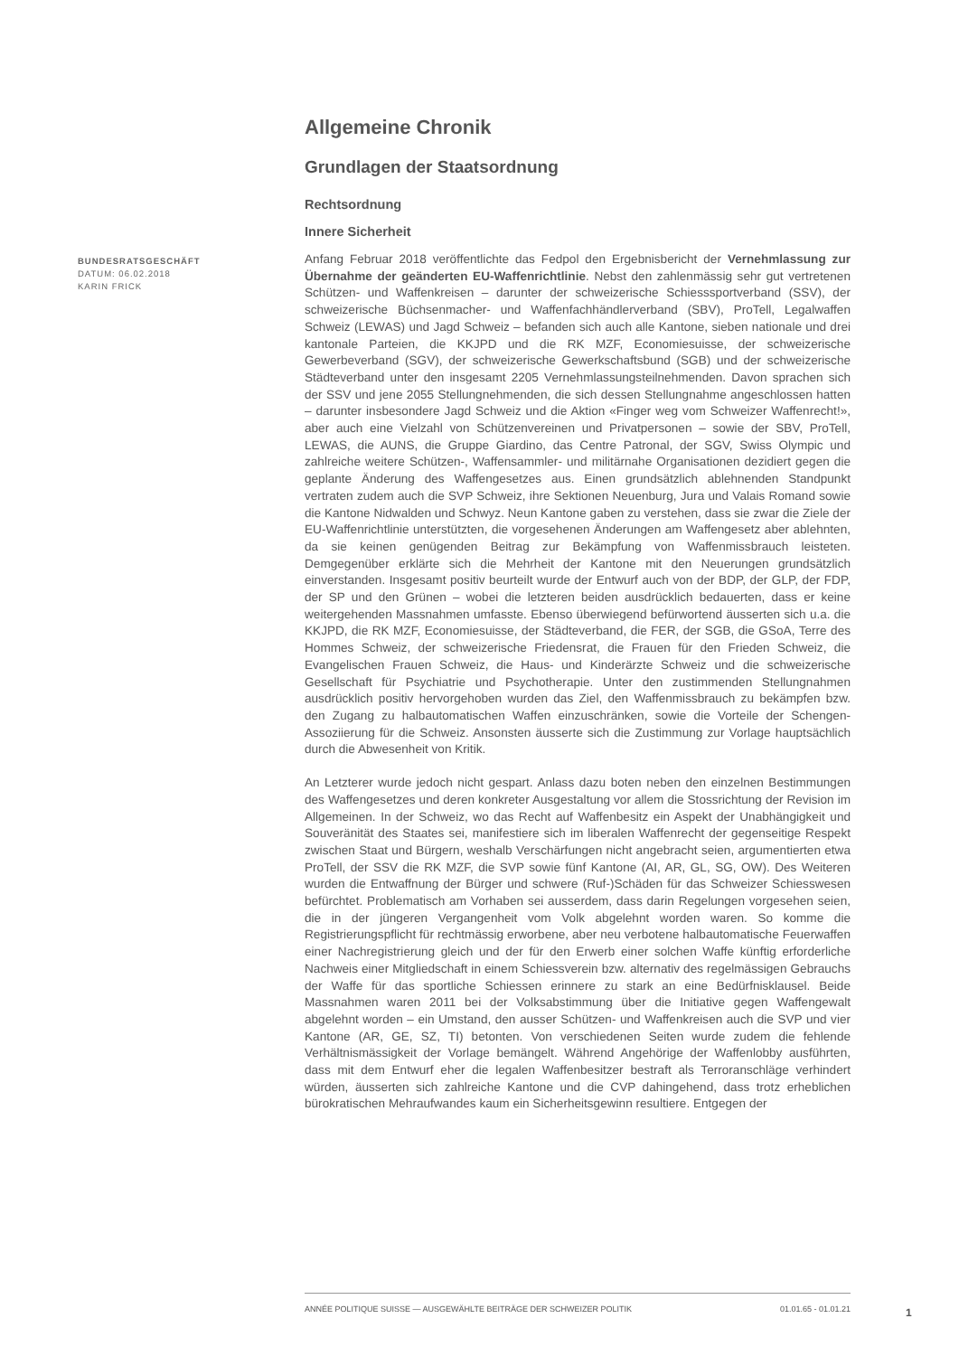Allgemeine Chronik
Grundlagen der Staatsordnung
Rechtsordnung
Innere Sicherheit
BUNDESRATSGESCHÄFT
DATUM: 06.02.2018
KARIN FRICK
Anfang Februar 2018 veröffentlichte das Fedpol den Ergebnisbericht der Vernehmlassung zur Übernahme der geänderten EU-Waffenrichtlinie. Nebst den zahlenmässig sehr gut vertretenen Schützen- und Waffenkreisen – darunter der schweizerische Schiesssportverband (SSV), der schweizerische Büchsenmacher- und Waffenfachhändlerverband (SBV), ProTell, Legalwaffen Schweiz (LEWAS) und Jagd Schweiz – befanden sich auch alle Kantone, sieben nationale und drei kantonale Parteien, die KKJPD und die RK MZF, Economiesuisse, der schweizerische Gewerbeverband (SGV), der schweizerische Gewerkschaftsbund (SGB) und der schweizerische Städteverband unter den insgesamt 2205 Vernehmlassungsteilnehmenden. Davon sprachen sich der SSV und jene 2055 Stellungnehmenden, die sich dessen Stellungnahme angeschlossen hatten – darunter insbesondere Jagd Schweiz und die Aktion «Finger weg vom Schweizer Waffenrecht!», aber auch eine Vielzahl von Schützenvereinen und Privatpersonen – sowie der SBV, ProTell, LEWAS, die AUNS, die Gruppe Giardino, das Centre Patronal, der SGV, Swiss Olympic und zahlreiche weitere Schützen-, Waffensammler- und militärnahe Organisationen dezidiert gegen die geplante Änderung des Waffengesetzes aus. Einen grundsätzlich ablehnenden Standpunkt vertraten zudem auch die SVP Schweiz, ihre Sektionen Neuenburg, Jura und Valais Romand sowie die Kantone Nidwalden und Schwyz. Neun Kantone gaben zu verstehen, dass sie zwar die Ziele der EU-Waffenrichtlinie unterstützten, die vorgesehenen Änderungen am Waffengesetz aber ablehnten, da sie keinen genügenden Beitrag zur Bekämpfung von Waffenmissbrauch leisteten. Demgegenüber erklärte sich die Mehrheit der Kantone mit den Neuerungen grundsätzlich einverstanden. Insgesamt positiv beurteilt wurde der Entwurf auch von der BDP, der GLP, der FDP, der SP und den Grünen – wobei die letzteren beiden ausdrücklich bedauerten, dass er keine weitergehenden Massnahmen umfasste. Ebenso überwiegend befürwortend äusserten sich u.a. die KKJPD, die RK MZF, Economiesuisse, der Städteverband, die FER, der SGB, die GSoA, Terre des Hommes Schweiz, der schweizerische Friedensrat, die Frauen für den Frieden Schweiz, die Evangelischen Frauen Schweiz, die Haus- und Kinderärzte Schweiz und die schweizerische Gesellschaft für Psychiatrie und Psychotherapie. Unter den zustimmenden Stellungnahmen ausdrücklich positiv hervorgehoben wurden das Ziel, den Waffenmissbrauch zu bekämpfen bzw. den Zugang zu halbautomatischen Waffen einzuschränken, sowie die Vorteile der Schengen-Assoziierung für die Schweiz. Ansonsten äusserte sich die Zustimmung zur Vorlage hauptsächlich durch die Abwesenheit von Kritik.
An Letzterer wurde jedoch nicht gespart. Anlass dazu boten neben den einzelnen Bestimmungen des Waffengesetzes und deren konkreter Ausgestaltung vor allem die Stossrichtung der Revision im Allgemeinen. In der Schweiz, wo das Recht auf Waffenbesitz ein Aspekt der Unabhängigkeit und Souveränität des Staates sei, manifestiere sich im liberalen Waffenrecht der gegenseitige Respekt zwischen Staat und Bürgern, weshalb Verschärfungen nicht angebracht seien, argumentierten etwa ProTell, der SSV die RK MZF, die SVP sowie fünf Kantone (AI, AR, GL, SG, OW). Des Weiteren wurden die Entwaffnung der Bürger und schwere (Ruf-)Schäden für das Schweizer Schiesswesen befürchtet. Problematisch am Vorhaben sei ausserdem, dass darin Regelungen vorgesehen seien, die in der jüngeren Vergangenheit vom Volk abgelehnt worden waren. So komme die Registrierungspflicht für rechtmässig erworbene, aber neu verbotene halbautomatische Feuerwaffen einer Nachregistrierung gleich und der für den Erwerb einer solchen Waffe künftig erforderliche Nachweis einer Mitgliedschaft in einem Schiessverein bzw. alternativ des regelmässigen Gebrauchs der Waffe für das sportliche Schiessen erinnere zu stark an eine Bedürfnisklausel. Beide Massnahmen waren 2011 bei der Volksabstimmung über die Initiative gegen Waffengewalt abgelehnt worden – ein Umstand, den ausser Schützen- und Waffenkreisen auch die SVP und vier Kantone (AR, GE, SZ, TI) betonten. Von verschiedenen Seiten wurde zudem die fehlende Verhältnismässigkeit der Vorlage bemängelt. Während Angehörige der Waffenlobby ausführten, dass mit dem Entwurf eher die legalen Waffenbesitzer bestraft als Terroranschläge verhindert würden, äusserten sich zahlreiche Kantone und die CVP dahingehend, dass trotz erheblichen bürokratischen Mehraufwandes kaum ein Sicherheitsgewinn resultiere. Entgegen der
ANNÉE POLITIQUE SUISSE — AUSGEWÄHLTE BEITRÄGE DER SCHWEIZER POLITIK 01.01.65 - 01.01.21
1